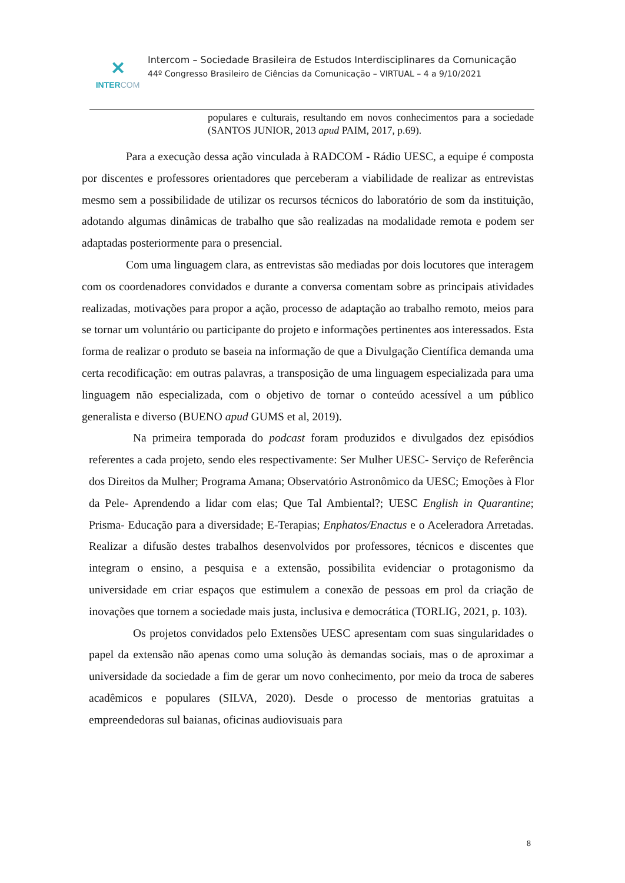✕
INTERCOM
Intercom – Sociedade Brasileira de Estudos Interdisciplinares da Comunicação
44º Congresso Brasileiro de Ciências da Comunicação – VIRTUAL – 4 a 9/10/2021
populares e culturais, resultando em novos conhecimentos para a sociedade (SANTOS JUNIOR, 2013 apud PAIM, 2017, p.69).
Para a execução dessa ação vinculada à RADCOM - Rádio UESC, a equipe é composta por discentes e professores orientadores que perceberam a viabilidade de realizar as entrevistas mesmo sem a possibilidade de utilizar os recursos técnicos do laboratório de som da instituição, adotando algumas dinâmicas de trabalho que são realizadas na modalidade remota e podem ser adaptadas posteriormente para o presencial.
Com uma linguagem clara, as entrevistas são mediadas por dois locutores que interagem com os coordenadores convidados e durante a conversa comentam sobre as principais atividades realizadas, motivações para propor a ação, processo de adaptação ao trabalho remoto, meios para se tornar um voluntário ou participante do projeto e informações pertinentes aos interessados. Esta forma de realizar o produto se baseia na informação de que a Divulgação Científica demanda uma certa recodificação: em outras palavras, a transposição de uma linguagem especializada para uma linguagem não especializada, com o objetivo de tornar o conteúdo acessível a um público generalista e diverso (BUENO apud GUMS et al, 2019).
Na primeira temporada do podcast foram produzidos e divulgados dez episódios referentes a cada projeto, sendo eles respectivamente: Ser Mulher UESC- Serviço de Referência dos Direitos da Mulher; Programa Amana; Observatório Astronômico da UESC; Emoções à Flor da Pele- Aprendendo a lidar com elas; Que Tal Ambiental?; UESC English in Quarantine; Prisma- Educação para a diversidade; E-Terapias; Enphatos/Enactus e o Aceleradora Arretadas. Realizar a difusão destes trabalhos desenvolvidos por professores, técnicos e discentes que integram o ensino, a pesquisa e a extensão, possibilita evidenciar o protagonismo da universidade em criar espaços que estimulem a conexão de pessoas em prol da criação de inovações que tornem a sociedade mais justa, inclusiva e democrática (TORLIG, 2021, p. 103).
Os projetos convidados pelo Extensões UESC apresentam com suas singularidades o papel da extensão não apenas como uma solução às demandas sociais, mas o de aproximar a universidade da sociedade a fim de gerar um novo conhecimento, por meio da troca de saberes acadêmicos e populares (SILVA, 2020). Desde o processo de mentorias gratuitas a empreendedoras sul baianas, oficinas audiovisuais para
8